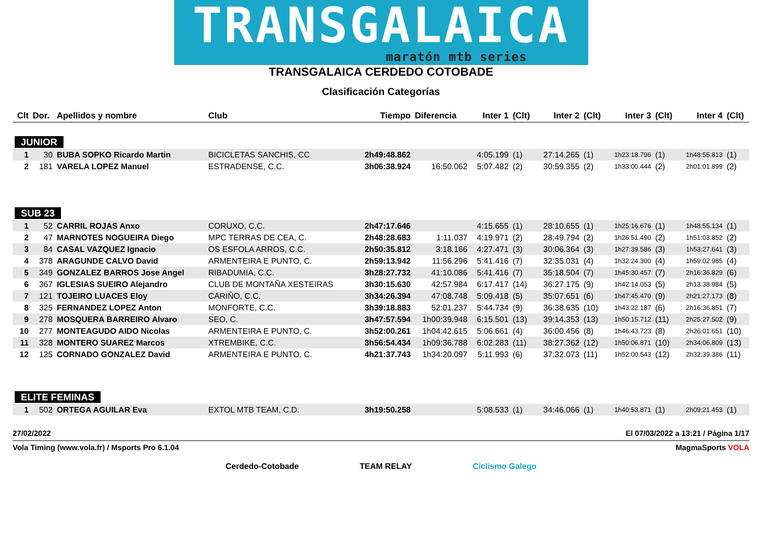TRANSGALAICA
maratón mtb series
TRANSGALAICA CERDEDO COTOBADE
Clasificación Categorías
| Clt | Dor. | Apellidos y nombre | Club | Tiempo | Diferencia | Inter 1 | (Clt) | Inter 2 | (Clt) | Inter 3 | (Clt) | Inter 4 | (Clt) |
| --- | --- | --- | --- | --- | --- | --- | --- | --- | --- | --- | --- | --- | --- |
| JUNIOR | | | | | | | | | | | | | |
| 1 | 30 | BUBA SOPKO Ricardo Martin | BICICLETAS SANCHIS, CC | 2h49:48.862 | | 4:05.199 | (1) | 27:14.265 | (1) | 1h23:18.796 | (1) | 1h48:55.813 | (1) |
| 2 | 181 | VARELA LOPEZ Manuel | ESTRADENSE, C.C. | 3h06:38.924 | 16:50.062 | 5:07.482 | (2) | 30:59.355 | (2) | 1h33:00.444 | (2) | 2h01:01.899 | (2) |
| SUB 23 | | | | | | | | | | | | | |
| 1 | 52 | CARRIL ROJAS Anxo | CORUXO, C.C. | 2h47:17.646 | | 4:15.655 | (1) | 28:10.655 | (1) | 1h25:16.676 | (1) | 1h48:55.134 | (1) |
| 2 | 47 | MARNOTES NOGUEIRA Diego | MPC TERRAS DE CEA, C. | 2h48:28.683 | 1:11.037 | 4:19.971 | (2) | 28:49.794 | (2) | 1h26:51.490 | (2) | 1h51:03.852 | (2) |
| 3 | 84 | CASAL VAZQUEZ Ignacio | OS ESFOLA ARROS, C.C. | 2h50:35.812 | 3:18.166 | 4:27.471 | (3) | 30:06.364 | (3) | 1h27:39.586 | (3) | 1h53:27.641 | (3) |
| 4 | 378 | ARAGUNDE CALVO David | ARMENTEIRA E PUNTO, C. | 2h59:13.942 | 11:56.296 | 5:41.416 | (7) | 32:35.031 | (4) | 1h32:24.300 | (4) | 1h59:02.985 | (4) |
| 5 | 349 | GONZALEZ BARROS Jose Angel | RIBADUMIA, C.C. | 3h28:27.732 | 41:10.086 | 5:41.416 | (7) | 35:18.504 | (7) | 1h45:30.457 | (7) | 2h16:36.829 | (6) |
| 6 | 367 | IGLESIAS SUEIRO Alejandro | CLUB DE MONTAÑA XESTEIRAS | 3h30:15.630 | 42:57.984 | 6:17.417 | (14) | 36:27.175 | (9) | 1h42:14.053 | (5) | 2h13:38.984 | (5) |
| 7 | 121 | TOJEIRO LUACES Eloy | CARIÑO, C.C. | 3h34:26.394 | 47:08.748 | 5:09.418 | (5) | 35:07.651 | (6) | 1h47:45.470 | (9) | 2h21:27.173 | (8) |
| 8 | 325 | FERNANDEZ LOPEZ Anton | MONFORTE, C.C. | 3h39:18.883 | 52:01.237 | 5:44.734 | (9) | 36:38.635 | (10) | 1h43:22.187 | (6) | 2h16:36.851 | (7) |
| 9 | 278 | MOSQUERA BARREIRO Alvaro | SEO, C. | 3h47:57.594 | 1h00:39.948 | 6:15.501 | (13) | 39:14.353 | (13) | 1h50:15.712 | (11) | 2h25:27.502 | (9) |
| 10 | 277 | MONTEAGUDO AIDO Nicolas | ARMENTEIRA E PUNTO, C. | 3h52:00.261 | 1h04:42.615 | 5:06.661 | (4) | 36:00.456 | (8) | 1h46:43.723 | (8) | 2h26:01.651 | (10) |
| 11 | 328 | MONTERO SUAREZ Marcos | XTREMBIKE, C.C. | 3h56:54.434 | 1h09:36.788 | 6:02.283 | (11) | 38:27.362 | (12) | 1h50:06.871 | (10) | 2h34:06.809 | (13) |
| 12 | 125 | CORNADO GONZALEZ David | ARMENTEIRA E PUNTO, C. | 4h21:37.743 | 1h34:20.097 | 5:11.993 | (6) | 37:32.073 | (11) | 1h52:00.543 | (12) | 2h32:39.386 | (11) |
| ELITE FEMINAS | | | | | | | | | | | | | |
| 1 | 502 | ORTEGA AGUILAR Eva | EXTOL MTB TEAM, C.D. | 3h19:50.258 | | 5:08.533 | (1) | 34:46.066 | (1) | 1h40:53.871 | (1) | 2h09:21.453 | (1) |
27/02/2022 El 07/03/2022 a 13:21 / Página 1/17
Vola Timing (www.vola.fr) / Msports Pro 6.1.04 MagmaSports VOLA
Cerdedo-Cotobade TEAM RELAY Ciclismo Galego